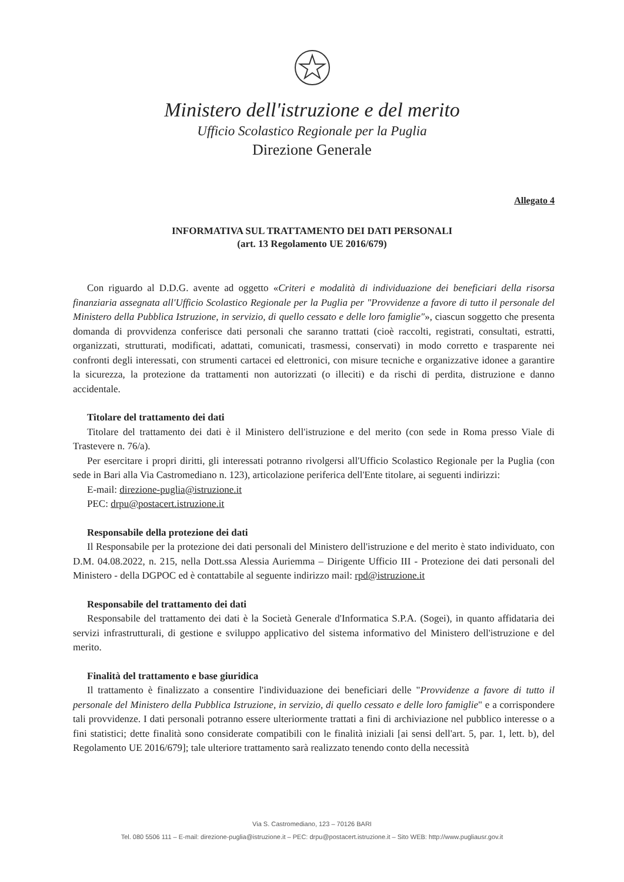Ministero dell'istruzione e del merito
Ufficio Scolastico Regionale per la Puglia
Direzione Generale
Allegato 4
INFORMATIVA SUL TRATTAMENTO DEI DATI PERSONALI
(art. 13 Regolamento UE 2016/679)
Con riguardo al D.D.G. avente ad oggetto «Criteri e modalità di individuazione dei beneficiari della risorsa finanziaria assegnata all'Ufficio Scolastico Regionale per la Puglia per "Provvidenze a favore di tutto il personale del Ministero della Pubblica Istruzione, in servizio, di quello cessato e delle loro famiglie"», ciascun soggetto che presenta domanda di provvidenza conferisce dati personali che saranno trattati (cioè raccolti, registrati, consultati, estratti, organizzati, strutturati, modificati, adattati, comunicati, trasmessi, conservati) in modo corretto e trasparente nei confronti degli interessati, con strumenti cartacei ed elettronici, con misure tecniche e organizzative idonee a garantire la sicurezza, la protezione da trattamenti non autorizzati (o illeciti) e da rischi di perdita, distruzione e danno accidentale.
Titolare del trattamento dei dati
Titolare del trattamento dei dati è il Ministero dell'istruzione e del merito (con sede in Roma presso Viale di Trastevere n. 76/a).
Per esercitare i propri diritti, gli interessati potranno rivolgersi all'Ufficio Scolastico Regionale per la Puglia (con sede in Bari alla Via Castromediano n. 123), articolazione periferica dell'Ente titolare, ai seguenti indirizzi:
E-mail: direzione-puglia@istruzione.it
PEC: drpu@postacert.istruzione.it
Responsabile della protezione dei dati
Il Responsabile per la protezione dei dati personali del Ministero dell'istruzione e del merito è stato individuato, con D.M. 04.08.2022, n. 215, nella Dott.ssa Alessia Auriemma – Dirigente Ufficio III - Protezione dei dati personali del Ministero - della DGPOC ed è contattabile al seguente indirizzo mail: rpd@istruzione.it
Responsabile del trattamento dei dati
Responsabile del trattamento dei dati è la Società Generale d'Informatica S.P.A. (Sogei), in quanto affidataria dei servizi infrastrutturali, di gestione e sviluppo applicativo del sistema informativo del Ministero dell'istruzione e del merito.
Finalità del trattamento e base giuridica
Il trattamento è finalizzato a consentire l'individuazione dei beneficiari delle "Provvidenze a favore di tutto il personale del Ministero della Pubblica Istruzione, in servizio, di quello cessato e delle loro famiglie" e a corrispondere tali provvidenze. I dati personali potranno essere ulteriormente trattati a fini di archiviazione nel pubblico interesse o a fini statistici; dette finalità sono considerate compatibili con le finalità iniziali [ai sensi dell'art. 5, par. 1, lett. b), del Regolamento UE 2016/679]; tale ulteriore trattamento sarà realizzato tenendo conto della necessità
Via S. Castromediano, 123 – 70126 BARI
Tel. 080 5506 111 – E-mail: direzione-puglia@istruzione.it – PEC: drpu@postacert.istruzione.it – Sito WEB: http://www.pugliausr.gov.it